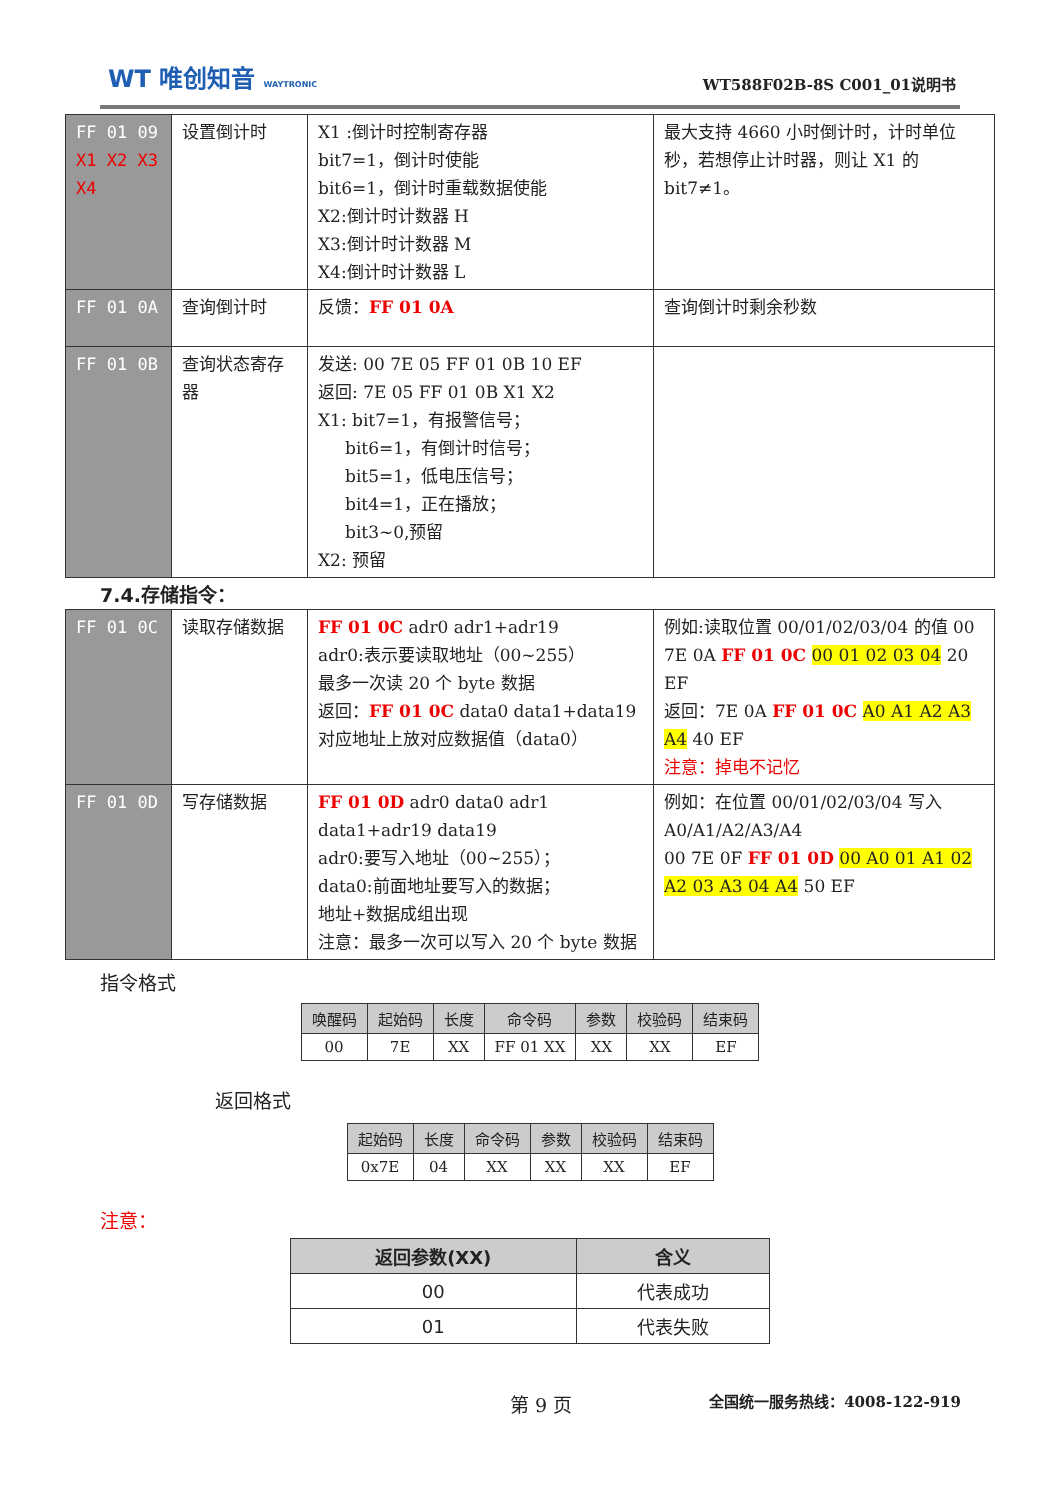WT 唯创知音 WAYTRONIC WT588F02B-8S C001_01说明书
| FF 01 09 X1 X2 X3 X4 | 设置倒计时 | X1 :倒计时控制寄存器 bit7=1，倒计时使能 bit6=1，倒计时重载数据使能 X2:倒计时计数器 H X3:倒计时计数器 M X4:倒计时计数器 L | 最大支持 4660 小时倒计时，计时单位秒，若想停止计时器，则让 X1 的 bit7≠1。 |
| FF 01 0A | 查询倒计时 | 反馈： FF 01 0A | 查询倒计时剩余秒数 |
| FF 01 0B | 查询状态寄存器 | 发送: 00 7E 05 FF 01 0B 10 EF 返回: 7E 05 FF 01 0B X1 X2 X1: bit7=1，有报警信号； bit6=1，有倒计时信号； bit5=1，低电压信号； bit4=1，正在播放； bit3~0,预留 X2: 预留 | |
7.4.存储指令：
| FF 01 0C | 读取存储数据 | FF 01 0C adr0 adr1+adr19 adr0:表示要读取地址（00~255） 最多一次读 20 个 byte 数据 返回： FF 01 0C data0 data1+data19 对应地址上放对应数据值（data0） | 例如:读取位置 00/01/02/03/04 的值 00 7E 0A FF 01 0C 00 01 02 03 04 20 EF 返回：7E 0A FF 01 0C A0 A1 A2 A3 A4 40 EF 注意：掉电不记忆 |
| FF 01 0D | 写存储数据 | FF 01 0D adr0 data0 adr1 data1+adr19 data19 adr0:要写入地址（00~255）； data0:前面地址要写入的数据； 地址+数据成组出现 注意：最多一次可以写入 20 个 byte 数据 | 例如：在位置 00/01/02/03/04 写入 A0/A1/A2/A3/A4 00 7E 0F FF 01 0D 00 A0 01 A1 02 A2 03 A3 04 A4 50 EF |
指令格式
| 唤醒码 | 起始码 | 长度 | 命令码 | 参数 | 校验码 | 结束码 |
| --- | --- | --- | --- | --- | --- | --- |
| 00 | 7E | XX | FF 01 XX | XX | XX | EF |
返回格式
| 起始码 | 长度 | 命令码 | 参数 | 校验码 | 结束码 |
| --- | --- | --- | --- | --- | --- |
| 0x7E | 04 | XX | XX | XX | EF |
注意：
| 返回参数(XX) | 含义 |
| --- | --- |
| 00 | 代表成功 |
| 01 | 代表失败 |
第 9 页 全国统一服务热线：4008-122-919